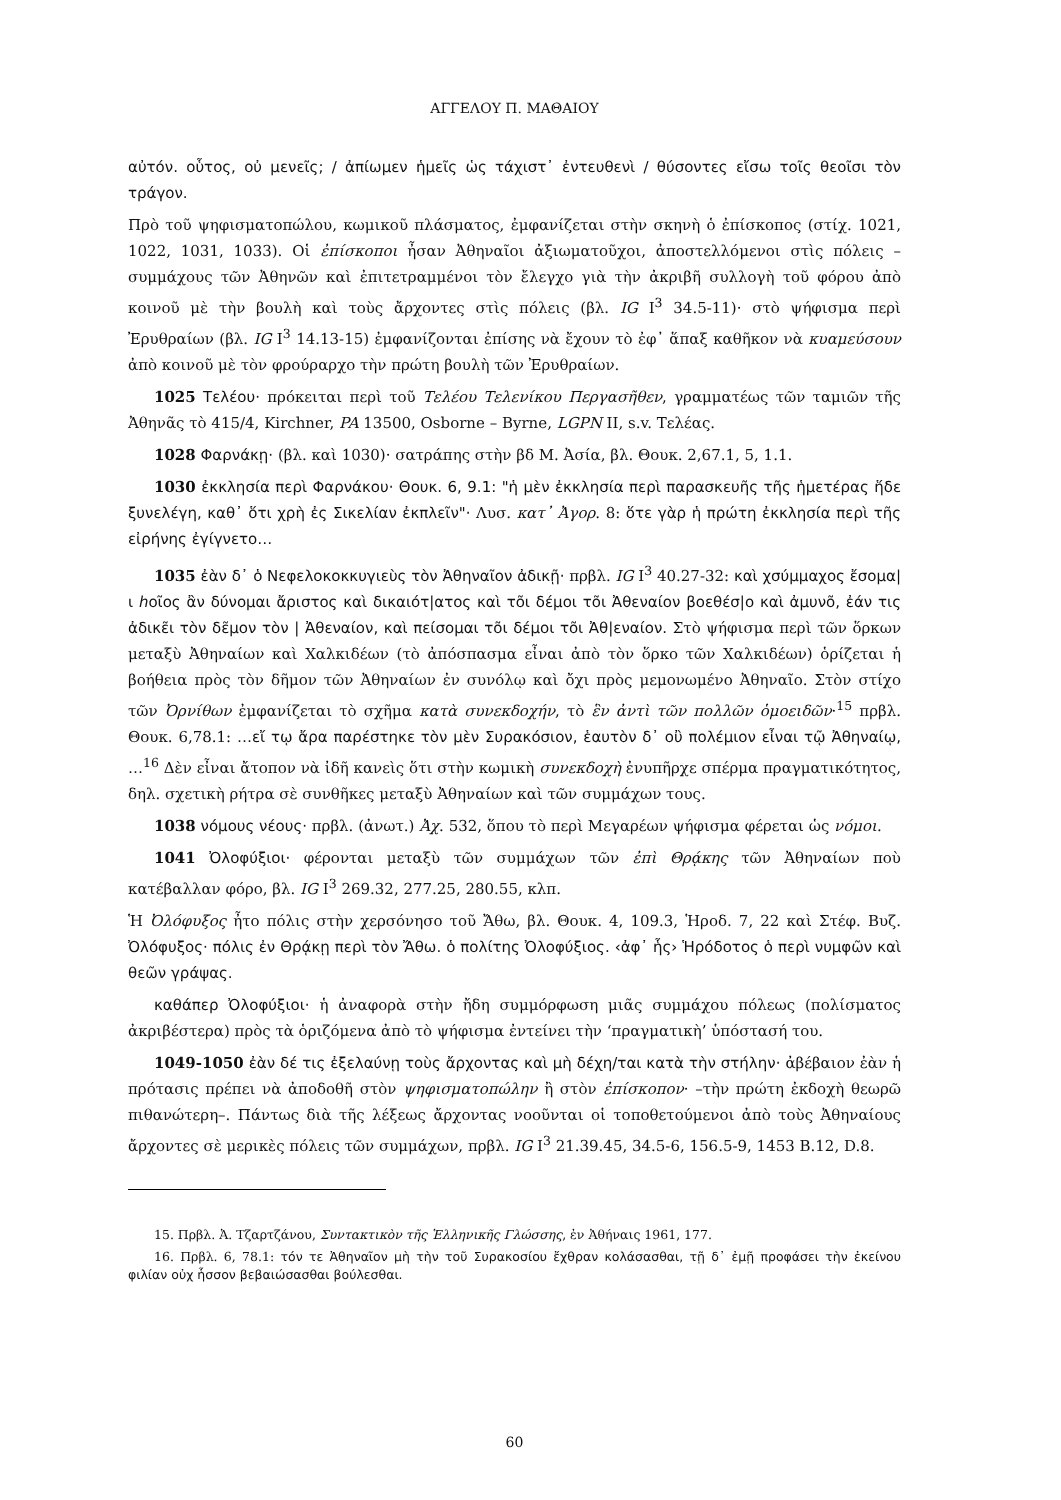ΑΓΓΕΛΟΥ Π. ΜΑΘΑΙΟΥ
αὐτόν. οὗτος, οὐ μενεῖς; / ἀπίωμεν ἡμεῖς ὡς τάχιστ᾽ ἐντευθενὶ / θύσοντες εἴσω τοῖς θεοῖσι τὸν τράγον.
Πρὸ τοῦ ψηφισματοπώλου, κωμικοῦ πλάσματος, ἐμφανίζεται στὴν σκηνὴ ὁ ἐπίσκοπος (στίχ. 1021, 1022, 1031, 1033). Οἱ ἐπίσκοποι ἦσαν Ἀθηναῖοι ἀξιωματοῦχοι, ἀποστελλόμενοι στὶς πόλεις – συμμάχους τῶν Ἀθηνῶν καὶ ἐπιτετραμμένοι τὸν ἔλεγχο γιὰ τὴν ἀκριβῆ συλλογὴ τοῦ φόρου ἀπὸ κοινοῦ μὲ τὴν βουλὴ καὶ τοὺς ἄρχοντες στὶς πόλεις (βλ. IG I<sup>3</sup> 34.5-11)· στὸ ψήφισμα περὶ Ἐρυθραίων (βλ. IG I<sup>3</sup> 14.13-15) ἐμφανίζονται ἐπίσης νὰ ἔχουν τὸ ἐφ᾽ ἅπαξ καθῆκον νὰ κυαμεύσουν ἀπὸ κοινοῦ μὲ τὸν φρούραρχο τὴν πρώτη βουλὴ τῶν Ἐρυθραίων.
1025 Τελέου· πρόκειται περὶ τοῦ Τελέου Τελενίκου Περγασῆθεν, γραμματέως τῶν ταμιῶν τῆς Ἀθηνᾶς τὸ 415/4, Kirchner, PA 13500, Osborne – Byrne, LGPN II, s.v. Τελέας.
1028 Φαρνάκῃ· (βλ. καὶ 1030)· σατράπης στὴν βδ Μ. Ἀσία, βλ. Θουκ. 2,67.1, 5, 1.1.
1030 ἐκκλησία περὶ Φαρνάκου· Θουκ. 6, 9.1: "ἡ μὲν ἐκκλησία περὶ παρασκευῆς τῆς ἡμετέρας ἥδε ξυνελέγη, καθ᾽ ὅτι χρὴ ἐς Σικελίαν ἐκπλεῖν"· Λυσ. κατ᾽ Ἀγορ. 8: ὅτε γὰρ ἡ πρώτη ἐκκλησία περὶ τῆς εἰρήνης ἐγίγνετο…
1035 ἐὰν δ᾽ ὁ Νεφελοκοκκυγιεὺς τὸν Ἀθηναῖον ἀδικῇ· πρβλ. IG I<sup>3</sup> 40.27-32: καὶ χσύμμαχος ἔσομα|ι ℎοῖος ἂν δύνομαι ἄριστος καὶ δικαιότ|ατος καὶ τõι δέμοι τõι Ἀθεναίον βοεθέσ|ο καὶ ἀμυνõ, ἐάν τις ἀδικε̃ι τὸν δε̃μον τὸν | Ἀθεναίον, καὶ πείσομαι τõι δέμοι τõι Ἀθ|εναίον. Στὸ ψήφισμα περὶ τῶν ὅρκων μεταξὺ Ἀθηναίων καὶ Χαλκιδέων (τὸ ἀπόσπασμα εἶναι ἀπὸ τὸν ὅρκο τῶν Χαλκιδέων) ὁρίζεται ἡ βοήθεια πρὸς τὸν δῆμον τῶν Ἀθηναίων ἐν συνόλῳ καὶ ὄχι πρὸς μεμονωμένο Ἀθηναῖο. Στὸν στίχο τῶν Ὀρνίθων ἐμφανίζεται τὸ σχῆμα κατὰ συνεκδοχήν, τὸ ἓν ἀντὶ τῶν πολλῶν ὁμοειδῶν·<sup>15</sup> πρβλ. Θουκ. 6,78.1: …εἴ τῳ ἄρα παρέστηκε τὸν μὲν Συρακόσιον, ἑαυτὸν δ᾽ οὒ πολέμιον εἶναι τῷ Ἀθηναίῳ, …<sup>16</sup> Δὲν εἶναι ἄτοπον νὰ ἰδῆ κανεὶς ὅτι στὴν κωμικὴ συνεκδοχὴ ἐνυπῆρχε σπέρμα πραγματικότητος, δηλ. σχετικὴ ρήτρα σὲ συνθῆκες μεταξὺ Ἀθηναίων καὶ τῶν συμμάχων τους.
1038 νόμους νέους· πρβλ. (ἀνωτ.) Ἀχ. 532, ὅπου τὸ περὶ Μεγαρέων ψήφισμα φέρεται ὡς νόμοι.
1041 Ὀλοφύξιοι· φέρονται μεταξὺ τῶν συμμάχων τῶν ἐπὶ Θρᾴκης τῶν Ἀθηναίων ποὺ κατέβαλλαν φόρο, βλ. IG I<sup>3</sup> 269.32, 277.25, 280.55, κλπ.
Ἡ Ὀλόφυξος ἦτο πόλις στὴν χερσόνησο τοῦ Ἄθω, βλ. Θουκ. 4, 109.3, Ἡροδ. 7, 22 καὶ Στέφ. Βυζ. Ὀλόφυξος· πόλις ἐν Θρᾴκῃ περὶ τὸν Ἄθω. ὁ πολίτης Ὀλοφύξιος. ‹ἀφ᾽ ἧς› Ἡρόδοτος ὁ περὶ νυμφῶν καὶ θεῶν γράψας.
καθάπερ Ὀλοφύξιοι· ἡ ἀναφορὰ στὴν ἤδη συμμόρφωση μιᾶς συμμάχου πόλεως (πολίσματος ἀκριβέστερα) πρὸς τὰ ὁριζόμενα ἀπὸ τὸ ψήφισμα ἐντείνει τὴν ‘πραγματικὴ’ ὑπόστασή του.
1049-1050 ἐὰν δέ τις ἐξελαύνῃ τοὺς ἄρχοντας καὶ μὴ δέχη/ται κατὰ τὴν στήλην· ἀβέβαιον ἐὰν ἡ πρότασις πρέπει νὰ ἀποδοθῆ στὸν ψηφισματοπώλην ἢ στὸν ἐπίσκοπον· –τὴν πρώτη ἐκδοχὴ θεωρῶ πιθανώτερη–. Πάντως διὰ τῆς λέξεως ἄρχοντας νοοῦνται οἱ τοποθετούμενοι ἀπὸ τοὺς Ἀθηναίους ἄρχοντες σὲ μερικὲς πόλεις τῶν συμμάχων, πρβλ. IG I<sup>3</sup> 21.39.45, 34.5-6, 156.5-9, 1453 B.12, D.8.
15. Πρβλ. Ἀ. Τζαρτζάνου, Συντακτικὸν τῆς Ἑλληνικῆς Γλώσσης, ἐν Ἀθήναις 1961, 177.
16. Πρβλ. 6, 78.1: τόν τε Ἀθηναῖον μὴ τὴν τοῦ Συρακοσίου ἔχθραν κολάσασθαι, τῇ δ᾽ ἐμῇ προφάσει τὴν ἐκείνου φιλίαν οὐχ ἧσσον βεβαιώσασθαι βούλεσθαι.
60